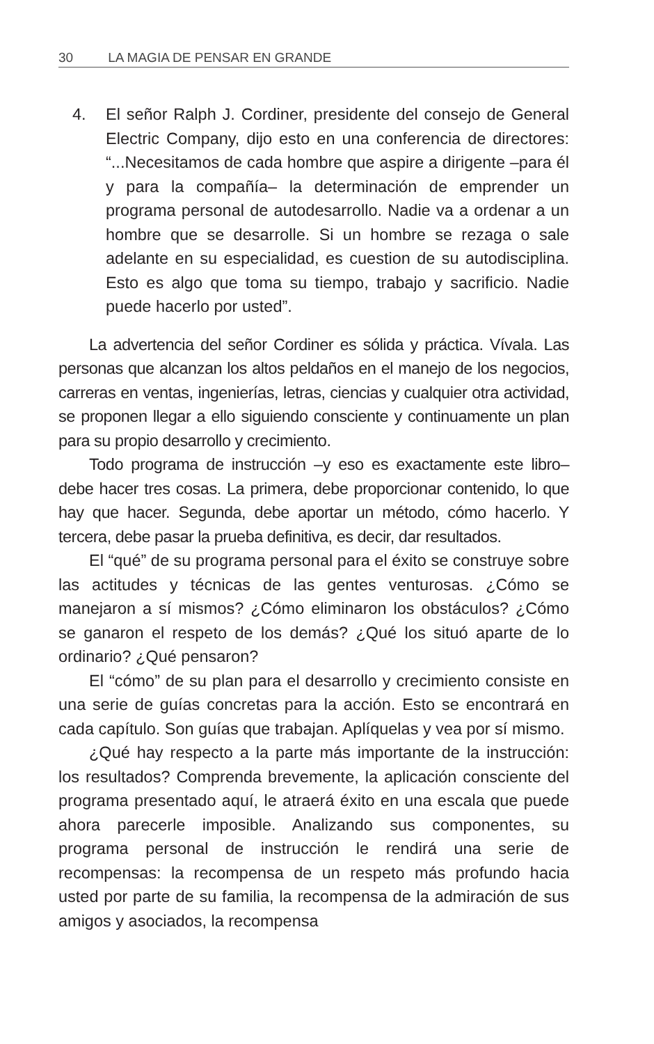30 LA MAGIA DE PENSAR EN GRANDE
4. El señor Ralph J. Cordiner, presidente del consejo de General Electric Company, dijo esto en una conferencia de directores: “...Necesitamos de cada hombre que aspire a dirigente –para él y para la compañía– la determinación de emprender un programa personal de autodesarrollo. Nadie va a ordenar a un hombre que se desarrolle. Si un hombre se rezaga o sale adelante en su especialidad, es cuestion de su autodisciplina. Esto es algo que toma su tiempo, trabajo y sacrificio. Nadie puede hacerlo por usted”.
La advertencia del señor Cordiner es sólida y práctica. Vívala. Las personas que alcanzan los altos peldaños en el manejo de los negocios, carreras en ventas, ingenierías, letras, ciencias y cualquier otra actividad, se proponen llegar a ello siguiendo consciente y continuamente un plan para su propio desarrollo y crecimiento.
Todo programa de instrucción –y eso es exactamente este libro– debe hacer tres cosas. La primera, debe proporcionar contenido, lo que hay que hacer. Segunda, debe aportar un método, cómo hacerlo. Y tercera, debe pasar la prueba definitiva, es decir, dar resultados.
El “qué” de su programa personal para el éxito se construye sobre las actitudes y técnicas de las gentes venturosas. ¿Cómo se manejaron a sí mismos? ¿Cómo eliminaron los obstáculos? ¿Cómo se ganaron el respeto de los demás? ¿Qué los situó aparte de lo ordinario? ¿Qué pensaron?
El “cómo” de su plan para el desarrollo y crecimiento consiste en una serie de guías concretas para la acción. Esto se encontrará en cada capítulo. Son guías que trabajan. Aplíquelas y vea por sí mismo.
¿Qué hay respecto a la parte más importante de la instrucción: los resultados? Comprenda brevemente, la aplicación consciente del programa presentado aquí, le atraerá éxito en una escala que puede ahora parecerle imposible. Analizando sus componentes, su programa personal de instrucción le rendirá una serie de recompensas: la recompensa de un respeto más profundo hacia usted por parte de su familia, la recompensa de la admiración de sus amigos y asociados, la recompensa